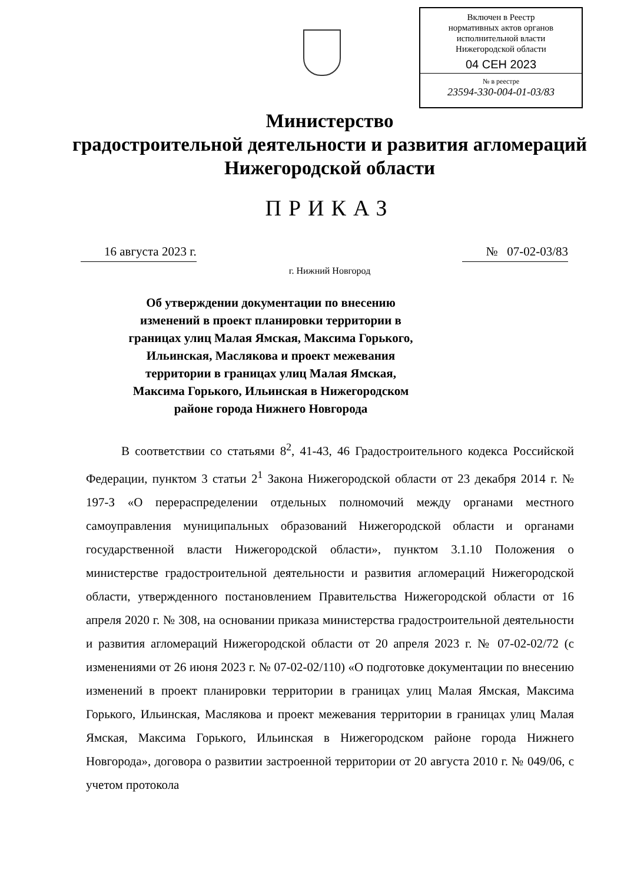Включен в Реестр
нормативных актов органов
исполнительной власти
Нижегородской области
04 СЕН 2023
№ в реестре
23594-330-004-01-03/83
Министерство
градостроительной деятельности и развития агломераций
Нижегородской области
ПРИКАЗ
16 августа 2023 г. № 07-02-03/83
г. Нижний Новгород
Об утверждении документации по внесению изменений в проект планировки территории в границах улиц Малая Ямская, Максима Горького, Ильинская, Маслякова и проект межевания территории в границах улиц Малая Ямская, Максима Горького, Ильинская в Нижегородском районе города Нижнего Новгорода
В соответствии со статьями 8<sup>2</sup>, 41-43, 46 Градостроительного кодекса Российской Федерации, пунктом 3 статьи 2<sup>1</sup> Закона Нижегородской области от 23 декабря 2014 г. № 197-З «О перераспределении отдельных полномочий между органами местного самоуправления муниципальных образований Нижегородской области и органами государственной власти Нижегородской области», пунктом 3.1.10 Положения о министерстве градостроительной деятельности и развития агломераций Нижегородской области, утвержденного постановлением Правительства Нижегородской области от 16 апреля 2020 г. № 308, на основании приказа министерства градостроительной деятельности и развития агломераций Нижегородской области от 20 апреля 2023 г. № 07-02-02/72 (с изменениями от 26 июня 2023 г. № 07-02-02/110) «О подготовке документации по внесению изменений в проект планировки территории в границах улиц Малая Ямская, Максима Горького, Ильинская, Маслякова и проект межевания территории в границах улиц Малая Ямская, Максима Горького, Ильинская в Нижегородском районе города Нижнего Новгорода», договора о развитии застроенной территории от 20 августа 2010 г. № 049/06, с учетом протокола